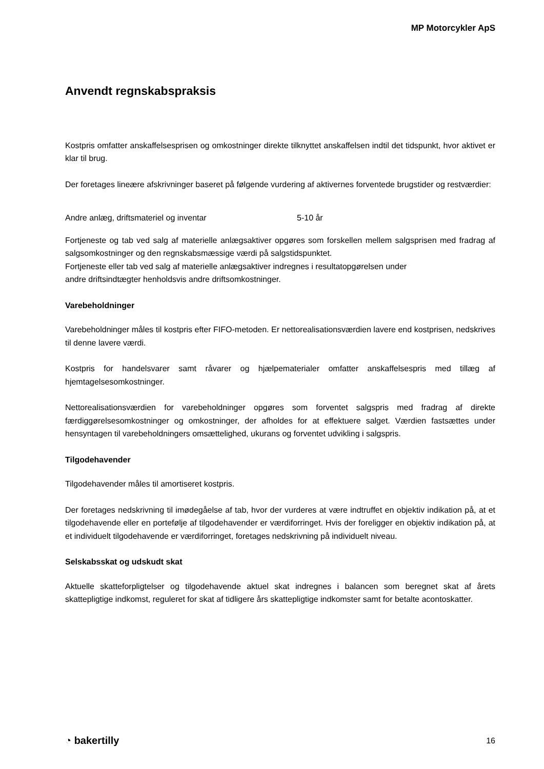MP Motorcykler ApS
Anvendt regnskabspraksis
Kostpris omfatter anskaffelsesprisen og omkostninger direkte tilknyttet anskaffelsen indtil det tidspunkt, hvor aktivet er klar til brug.
Der foretages lineære afskrivninger baseret på følgende vurdering af aktivernes forventede brugstider og restværdier:
| Andre anlæg, driftsmateriel og inventar | 5-10 år |
Fortjeneste og tab ved salg af materielle anlægsaktiver opgøres som forskellen mellem salgsprisen med fradrag af salgsomkostninger og den regnskabsmæssige værdi på salgstidspunktet.
Fortjeneste eller tab ved salg af materielle anlægsaktiver indregnes i resultatopgørelsen under
andre driftsindtægter henholdsvis andre driftsomkostninger.
Varebeholdninger
Varebeholdninger måles til kostpris efter FIFO-metoden. Er nettorealisationsværdien lavere end kostprisen, nedskrives til denne lavere værdi.
Kostpris for handelsvarer samt råvarer og hjælpematerialer omfatter anskaffelsespris med tillæg af hjemtagelsesomkostninger.
Nettorealisationsværdien for varebeholdninger opgøres som forventet salgspris med fradrag af direkte færdiggørelsesomkostninger og omkostninger, der afholdes for at effektuere salget. Værdien fastsættes under hensyntagen til varebeholdningers omsættelighed, ukurans og forventet udvikling i salgspris.
Tilgodehavender
Tilgodehavender måles til amortiseret kostpris.
Der foretages nedskrivning til imødegåelse af tab, hvor der vurderes at være indtruffet en objektiv indikation på, at et tilgodehavende eller en portefølje af tilgodehavender er værdiforringet. Hvis der foreligger en objektiv indikation på, at et individuelt tilgodehavende er værdiforringet, foretages nedskrivning på individuelt niveau.
Selskabsskat og udskudt skat
Aktuelle skatteforpligtelser og tilgodehavende aktuel skat indregnes i balancen som beregnet skat af årets skattepligtige indkomst, reguleret for skat af tidligere års skattepligtige indkomster samt for betalte acontoskatter.
◔ bakertilly 16